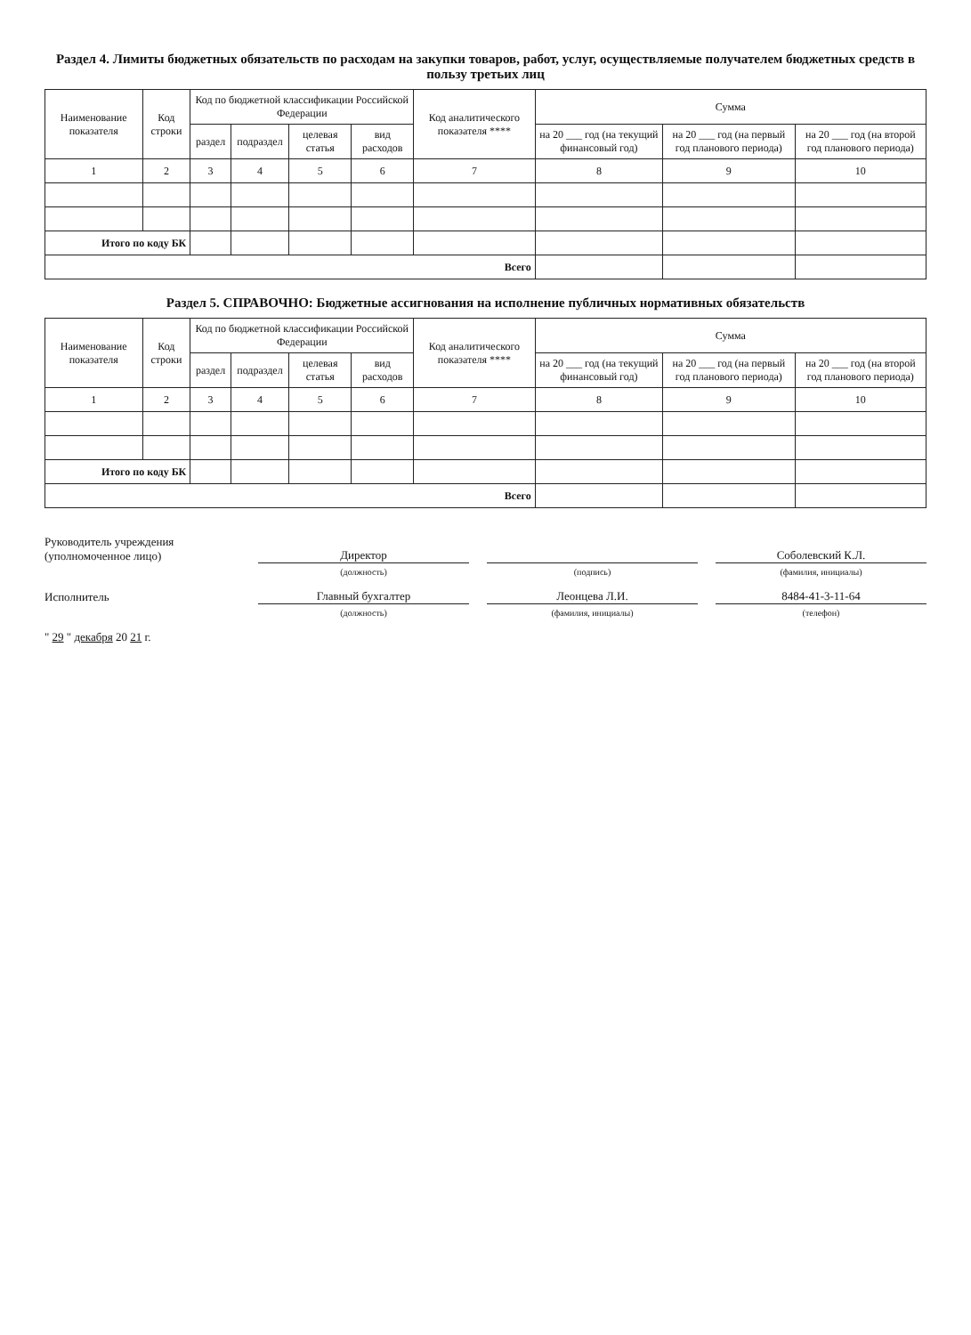Раздел 4. Лимиты бюджетных обязательств по расходам на закупки товаров, работ, услуг, осуществляемые получателем бюджетных средств в пользу третьих лиц
| Наименование показателя | Код строки | Код по бюджетной классификации Российской Федерации | | | | Код аналитического показателя **** | Сумма | | |
| --- | --- | --- | --- | --- | --- | --- | --- | --- | --- |
| | | раздел | подраздел | целевая статья | вид расходов | | на 20 ___ год (на текущий финансовый год) | на 20 ___ год (на первый год планового периода) | на 20 ___ год (на второй год планового периода) |
| 1 | 2 | 3 | 4 | 5 | 6 | 7 | 8 | 9 | 10 |
| Итого по коду БК | | | | | | | | | |
| Всего | | | | | | | | | |
Раздел 5. СПРАВОЧНО: Бюджетные ассигнования на исполнение публичных нормативных обязательств
| Наименование показателя | Код строки | Код по бюджетной классификации Российской Федерации | | | | Код аналитического показателя **** | Сумма | | |
| --- | --- | --- | --- | --- | --- | --- | --- | --- | --- |
| | | раздел | подраздел | целевая статья | вид расходов | | на 20 ___ год (на текущий финансовый год) | на 20 ___ год (на первый год планового периода) | на 20 ___ год (на второй год планового периода) |
| 1 | 2 | 3 | 4 | 5 | 6 | 7 | 8 | 9 | 10 |
| Итого по коду БК | | | | | | | | | |
| Всего | | | | | | | | | |
Руководитель учреждения
(уполномоченное лицо)
Директор
Соболевский К.Л.
(должность)
(подпись)
(фамилия, инициалы)
Исполнитель
Главный бухгалтер
Леонцева Л.И.
8484-41-3-11-64
(должность)
(фамилия, инициалы)
(телефон)
" 29 " декабря 20 21 г.